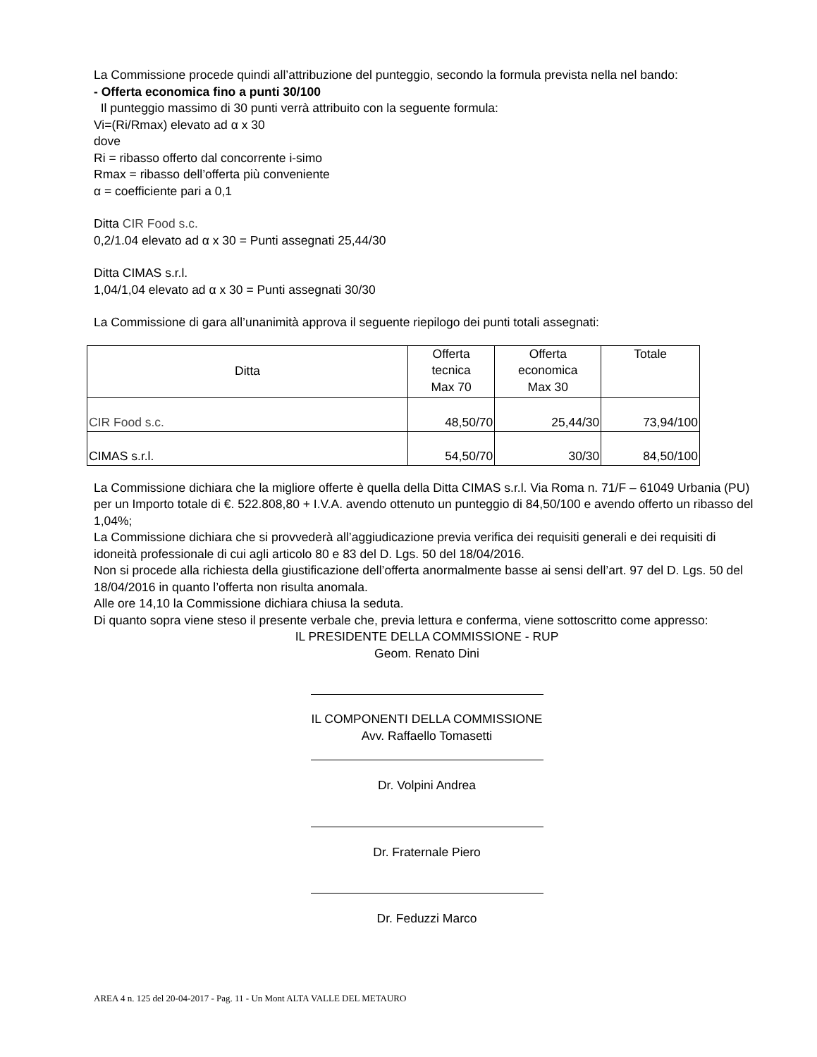La Commissione procede quindi all’attribuzione del punteggio, secondo la formula prevista nella nel bando:
- Offerta economica fino a punti 30/100
Il punteggio massimo di 30 punti verrà attribuito con la seguente formula:
Vi=(Ri/Rmax) elevato ad α x 30
dove
Ri = ribasso offerto dal concorrente i-simo
Rmax = ribasso dell’offerta più conveniente
α = coefficiente pari a 0,1
Ditta CIR Food s.c.
0,2/1.04 elevato ad α x 30 = Punti assegnati 25,44/30
Ditta CIMAS s.r.l.
1,04/1,04 elevato ad α x 30 = Punti assegnati 30/30
La Commissione di gara all’unanimità approva il seguente riepilogo dei punti totali assegnati:
| Ditta | Offerta tecnica Max 70 | Offerta economica Max 30 | Totale |
| --- | --- | --- | --- |
| CIR Food s.c. | 48,50/70 | 25,44/30 | 73,94/100 |
| CIMAS s.r.l. | 54,50/70 | 30/30 | 84,50/100 |
La Commissione dichiara che la migliore offerte è quella della Ditta CIMAS s.r.l. Via Roma n. 71/F – 61049 Urbania (PU) per un Importo totale di €. 522.808,80 + I.V.A. avendo ottenuto un punteggio di 84,50/100 e avendo offerto un ribasso del 1,04%;
La Commissione dichiara che si provvederà all’aggiudicazione previa verifica dei requisiti generali e dei requisiti di idoneità professionale di cui agli articolo 80 e 83 del D. Lgs. 50 del 18/04/2016.
Non si procede alla richiesta della giustificazione dell’offerta anormalmente basse ai sensi dell’art. 97 del D. Lgs. 50 del 18/04/2016 in quanto l’offerta non risulta anomala.
Alle ore 14,10 la Commissione dichiara chiusa la seduta.
Di quanto sopra viene steso il presente verbale che, previa lettura e conferma, viene sottoscritto come appresso:
IL PRESIDENTE DELLA COMMISSIONE - RUP
Geom. Renato Dini
IL COMPONENTI DELLA COMMISSIONE
Avv. Raffaello Tomasetti
Dr. Volpini Andrea
Dr. Fraternale Piero
Dr. Feduzzi Marco
AREA 4 n. 125 del 20-04-2017 - Pag. 11 - Un Mont ALTA VALLE DEL METAURO